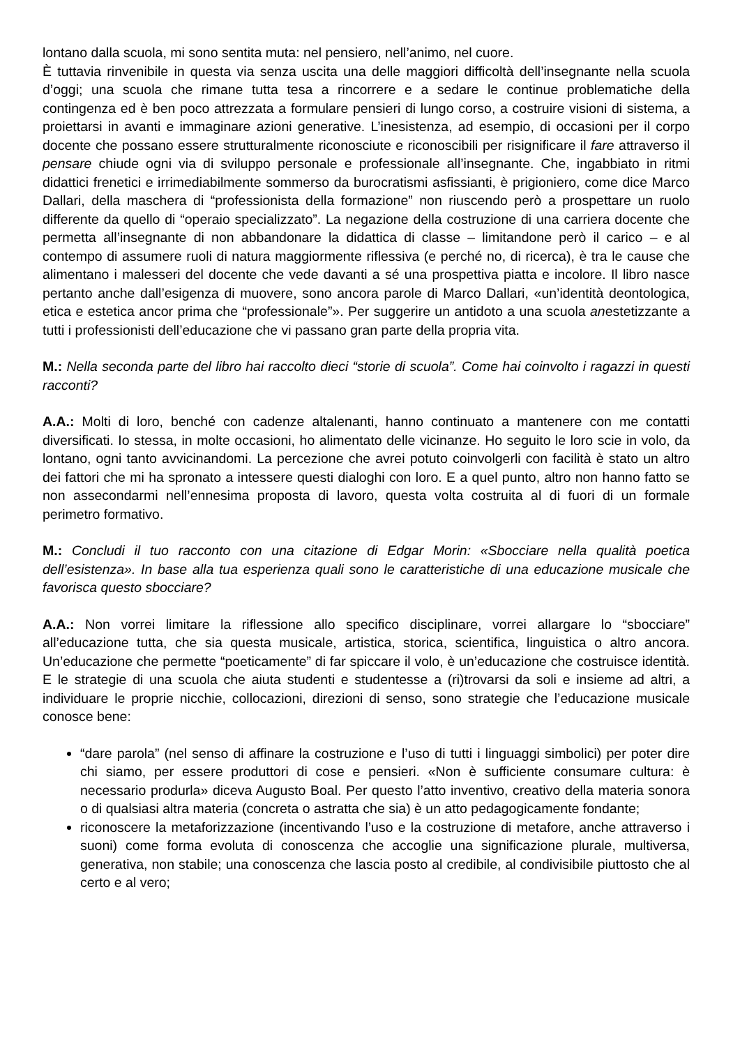lontano dalla scuola, mi sono sentita muta: nel pensiero, nell’animo, nel cuore.
È tuttavia rinvenibile in questa via senza uscita una delle maggiori difficoltà dell’insegnante nella scuola d’oggi; una scuola che rimane tutta tesa a rincorrere e a sedare le continue problematiche della contingenza ed è ben poco attrezzata a formulare pensieri di lungo corso, a costruire visioni di sistema, a proiettarsi in avanti e immaginare azioni generative. L’inesistenza, ad esempio, di occasioni per il corpo docente che possano essere strutturalmente riconosciute e riconoscibili per risignificare il fare attraverso il pensare chiude ogni via di sviluppo personale e professionale all’insegnante. Che, ingabbiato in ritmi didattici frenetici e irrimediabilmente sommerso da burocratismi asfissianti, è prigioniero, come dice Marco Dallari, della maschera di “professionista della formazione” non riuscendo però a prospettare un ruolo differente da quello di “operaio specializzato”. La negazione della costruzione di una carriera docente che permetta all’insegnante di non abbandonare la didattica di classe – limitandone però il carico – e al contempo di assumere ruoli di natura maggiormente riflessiva (e perché no, di ricerca), è tra le cause che alimentano i malesseri del docente che vede davanti a sé una prospettiva piatta e incolore. Il libro nasce pertanto anche dall’esigenza di muovere, sono ancora parole di Marco Dallari, «un’identità deontologica, etica e estetica ancor prima che “professionale”». Per suggerire un antidoto a una scuola anestetizzante a tutti i professionisti dell’educazione che vi passano gran parte della propria vita.
M.: Nella seconda parte del libro hai raccolto dieci “storie di scuola”. Come hai coinvolto i ragazzi in questi racconti?
A.A.: Molti di loro, benché con cadenze altalenanti, hanno continuato a mantenere con me contatti diversificati. Io stessa, in molte occasioni, ho alimentato delle vicinanze. Ho seguito le loro scie in volo, da lontano, ogni tanto avvicinandomi. La percezione che avrei potuto coinvolgerli con facilità è stato un altro dei fattori che mi ha spronato a intessere questi dialoghi con loro. E a quel punto, altro non hanno fatto se non assecondarmi nell’ennesima proposta di lavoro, questa volta costruita al di fuori di un formale perimetro formativo.
M.: Concludi il tuo racconto con una citazione di Edgar Morin: «Sbocciare nella qualità poetica dell’esistenza». In base alla tua esperienza quali sono le caratteristiche di una educazione musicale che favorisca questo sbocciare?
A.A.: Non vorrei limitare la riflessione allo specifico disciplinare, vorrei allargare lo “sbocciare” all’educazione tutta, che sia questa musicale, artistica, storica, scientifica, linguistica o altro ancora. Un’educazione che permette “poeticamente” di far spiccare il volo, è un’educazione che costruisce identità. E le strategie di una scuola che aiuta studenti e studentesse a (ri)trovarsi da soli e insieme ad altri, a individuare le proprie nicchie, collocazioni, direzioni di senso, sono strategie che l’educazione musicale conosce bene:
“dare parola” (nel senso di affinare la costruzione e l’uso di tutti i linguaggi simbolici) per poter dire chi siamo, per essere produttori di cose e pensieri. «Non è sufficiente consumare cultura: è necessario produrla» diceva Augusto Boal. Per questo l’atto inventivo, creativo della materia sonora o di qualsiasi altra materia (concreta o astratta che sia) è un atto pedagogicamente fondante;
riconoscere la metaforizzazione (incentivando l’uso e la costruzione di metafore, anche attraverso i suoni) come forma evoluta di conoscenza che accoglie una significazione plurale, multiversa, generativa, non stabile; una conoscenza che lascia posto al credibile, al condivisibile piuttosto che al certo e al vero;